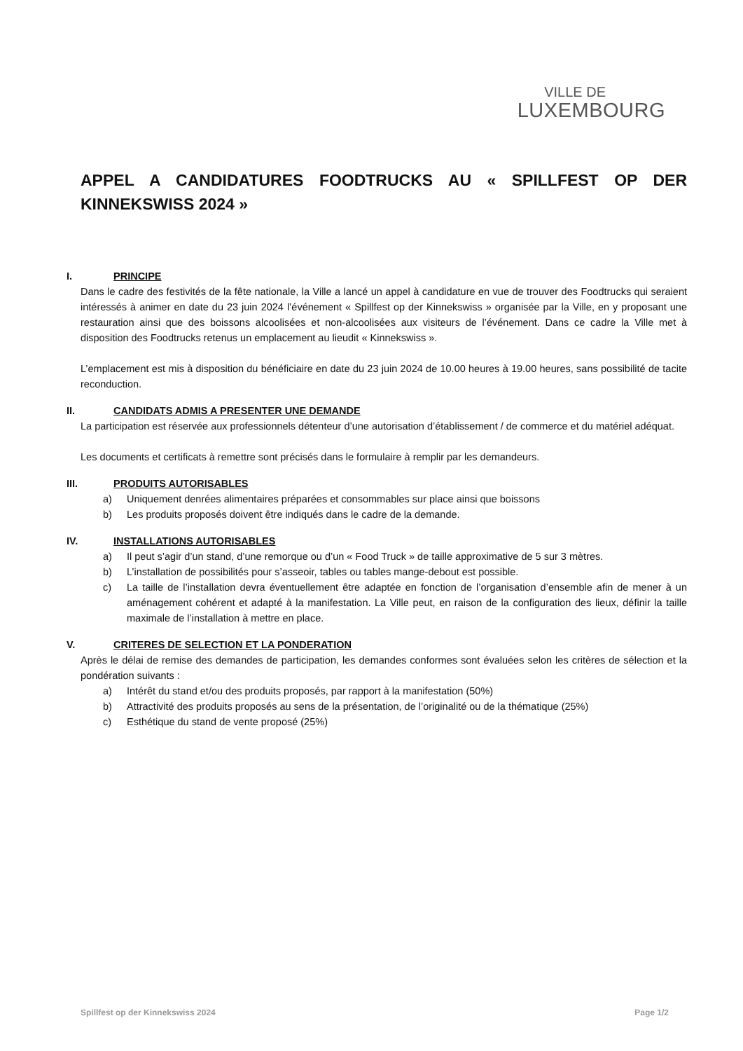VILLE DE
LUXEMBOURG
APPEL A CANDIDATURES FOODTRUCKS AU « SPILLFEST OP DER KINNEKSWISS 2024 »
I. PRINCIPE
Dans le cadre des festivités de la fête nationale, la Ville a lancé un appel à candidature en vue de trouver des Foodtrucks qui seraient intéressés à animer en date du 23 juin 2024 l’événement « Spillfest op der Kinnekswiss » organisée par la Ville, en y proposant une restauration ainsi que des boissons alcoolisées et non-alcoolisées aux visiteurs de l’événement. Dans ce cadre la Ville met à disposition des Foodtrucks retenus un emplacement au lieudit « Kinnekswiss ».
L’emplacement est mis à disposition du bénéficiaire en date du 23 juin 2024 de 10.00 heures à 19.00 heures, sans possibilité de tacite reconduction.
II. CANDIDATS ADMIS A PRESENTER UNE DEMANDE
La participation est réservée aux professionnels détenteur d’une autorisation d’établissement / de commerce et du matériel adéquat.
Les documents et certificats à remettre sont précisés dans le formulaire à remplir par les demandeurs.
III. PRODUITS AUTORISABLES
a) Uniquement denrées alimentaires préparées et consommables sur place ainsi que boissons
b) Les produits proposés doivent être indiqués dans le cadre de la demande.
IV. INSTALLATIONS AUTORISABLES
a) Il peut s’agir d’un stand, d’une remorque ou d’un « Food Truck » de taille approximative de 5 sur 3 mètres.
b) L’installation de possibilités pour s’asseoir, tables ou tables mange-debout est possible.
c) La taille de l’installation devra éventuellement être adaptée en fonction de l’organisation d’ensemble afin de mener à un aménagement cohérent et adapté à la manifestation. La Ville peut, en raison de la configuration des lieux, définir la taille maximale de l’installation à mettre en place.
V. CRITERES DE SELECTION ET LA PONDERATION
Après le délai de remise des demandes de participation, les demandes conformes sont évaluées selon les critères de sélection et la pondération suivants :
a) Intérêt du stand et/ou des produits proposés, par rapport à la manifestation (50%)
b) Attractivité des produits proposés au sens de la présentation, de l’originalité ou de la thématique (25%)
c) Esthétique du stand de vente proposé (25%)
Spillfest op der Kinnekswiss 2024 Page 1/2